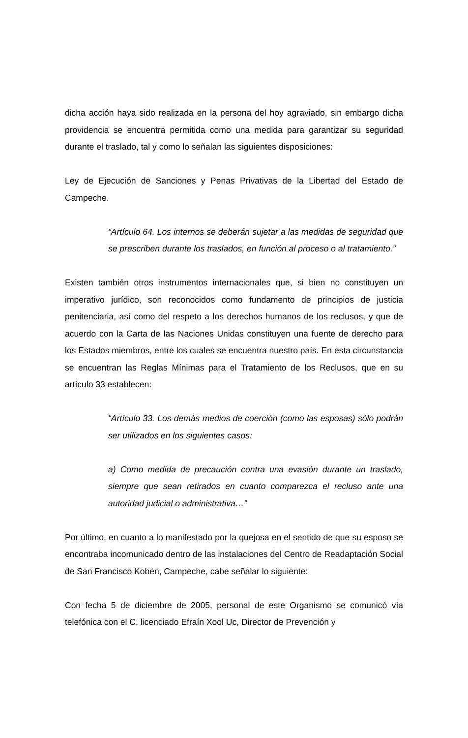dicha acción haya sido realizada en la persona del hoy agraviado, sin embargo dicha providencia se encuentra permitida como una medida para garantizar su seguridad durante el traslado, tal y como lo señalan las siguientes disposiciones:
Ley de Ejecución de Sanciones y Penas Privativas de la Libertad del Estado de Campeche.
“Artículo 64. Los internos se deberán sujetar a las medidas de seguridad que se prescriben durante los traslados, en función al proceso o al tratamiento.”
Existen también otros instrumentos internacionales que, si bien no constituyen un imperativo jurídico, son reconocidos como fundamento de principios de justicia penitenciaria, así como del respeto a los derechos humanos de los reclusos, y que de acuerdo con la Carta de las Naciones Unidas constituyen una fuente de derecho para los Estados miembros, entre los cuales se encuentra nuestro país. En esta circunstancia se encuentran las Reglas Mínimas para el Tratamiento de los Reclusos, que en su artículo 33 establecen:
“Artículo 33. Los demás medios de coerción (como las esposas) sólo podrán ser utilizados en los siguientes casos:
a) Como medida de precaución contra una evasión durante un traslado, siempre que sean retirados en cuanto comparezca el recluso ante una autoridad judicial o administrativa…”
Por último, en cuanto a lo manifestado por la quejosa en el sentido de que su esposo se encontraba incomunicado dentro de las instalaciones del Centro de Readaptación Social de San Francisco Kobén, Campeche, cabe señalar lo siguiente:
Con fecha 5 de diciembre de 2005, personal de este Organismo se comunicó vía telefónica con el C. licenciado Efraín Xool Uc, Director de Prevención y